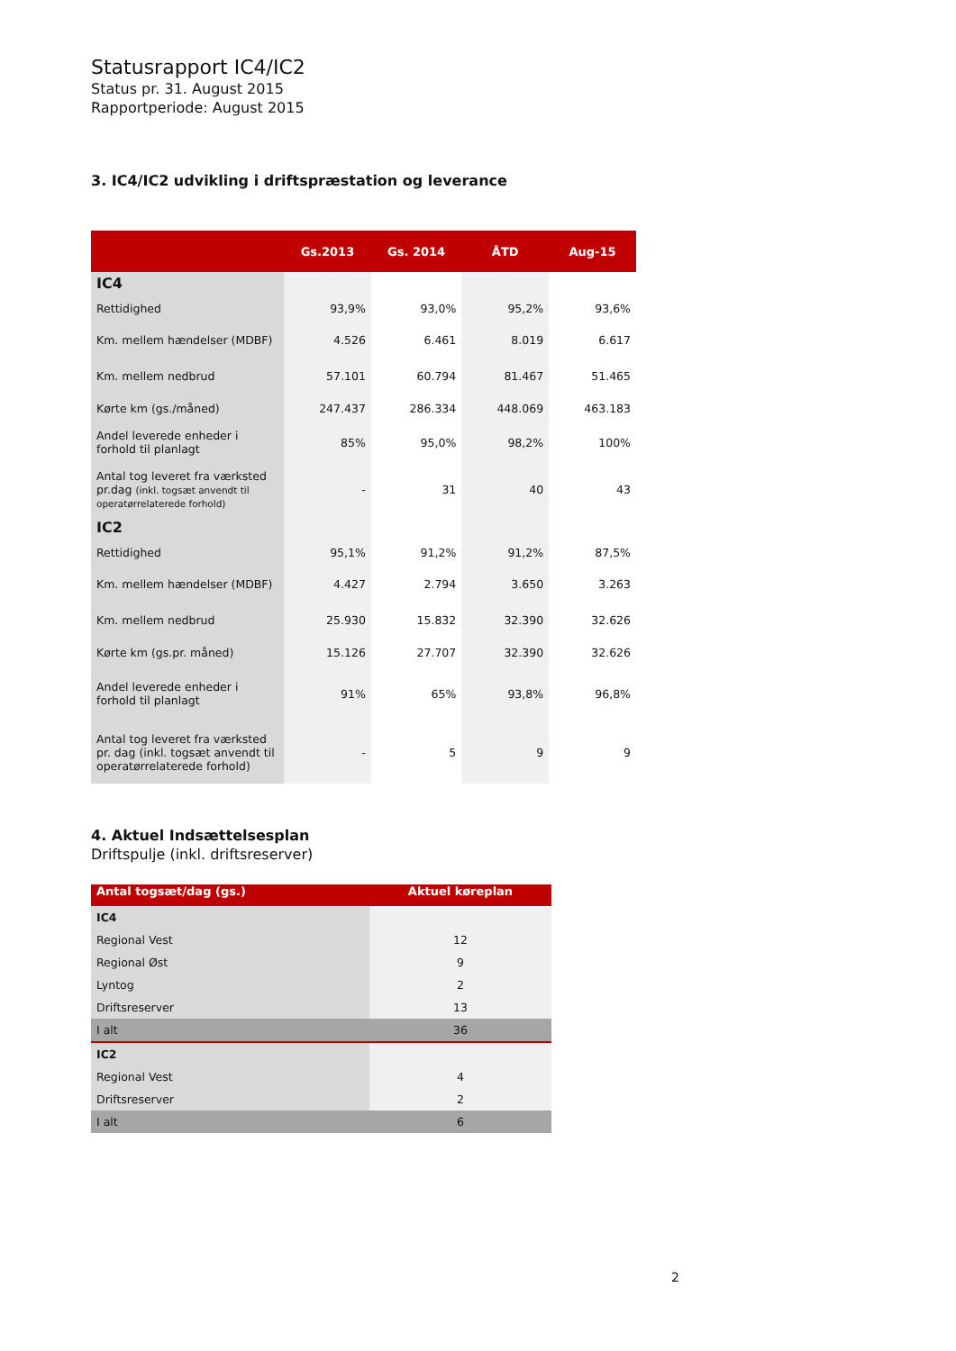Statusrapport IC4/IC2
Status pr. 31. August 2015
Rapportperiode: August 2015
3. IC4/IC2 udvikling i driftspræstation og leverance
| | Gs.2013 | Gs. 2014 | ÅTD | Aug-15 |
| --- | --- | --- | --- | --- |
| IC4 | | | | |
| Rettidighed | 93,9% | 93,0% | 95,2% | 93,6% |
| Km. mellem hændelser (MDBF) | 4.526 | 6.461 | 8.019 | 6.617 |
| Km. mellem nedbrud | 57.101 | 60.794 | 81.467 | 51.465 |
| Kørte km (gs./måned) | 247.437 | 286.334 | 448.069 | 463.183 |
| Andel leverede enheder i forhold til planlagt | 85% | 95,0% | 98,2% | 100% |
| Antal tog leveret fra værksted pr.dag (inkl. togsæt anvendt til operatørrelaterede forhold) | - | 31 | 40 | 43 |
| IC2 | | | | |
| Rettidighed | 95,1% | 91,2% | 91,2% | 87,5% |
| Km. mellem hændelser (MDBF) | 4.427 | 2.794 | 3.650 | 3.263 |
| Km. mellem nedbrud | 25.930 | 15.832 | 32.390 | 32.626 |
| Kørte km (gs.pr. måned) | 15.126 | 27.707 | 32.390 | 32.626 |
| Andel leverede enheder i forhold til planlagt | 91% | 65% | 93,8% | 96,8% |
| Antal tog leveret fra værksted pr. dag (inkl. togsæt anvendt til operatørrelaterede forhold) | - | 5 | 9 | 9 |
4. Aktuel Indsættelsesplan
Driftspulje (inkl. driftsreserver)
| Antal togsæt/dag (gs.) | Aktuel køreplan |
| --- | --- |
| IC4 | |
| Regional Vest | 12 |
| Regional Øst | 9 |
| Lyntog | 2 |
| Driftsreserver | 13 |
| I alt | 36 |
| IC2 | |
| Regional Vest | 4 |
| Driftsreserver | 2 |
| I alt | 6 |
2